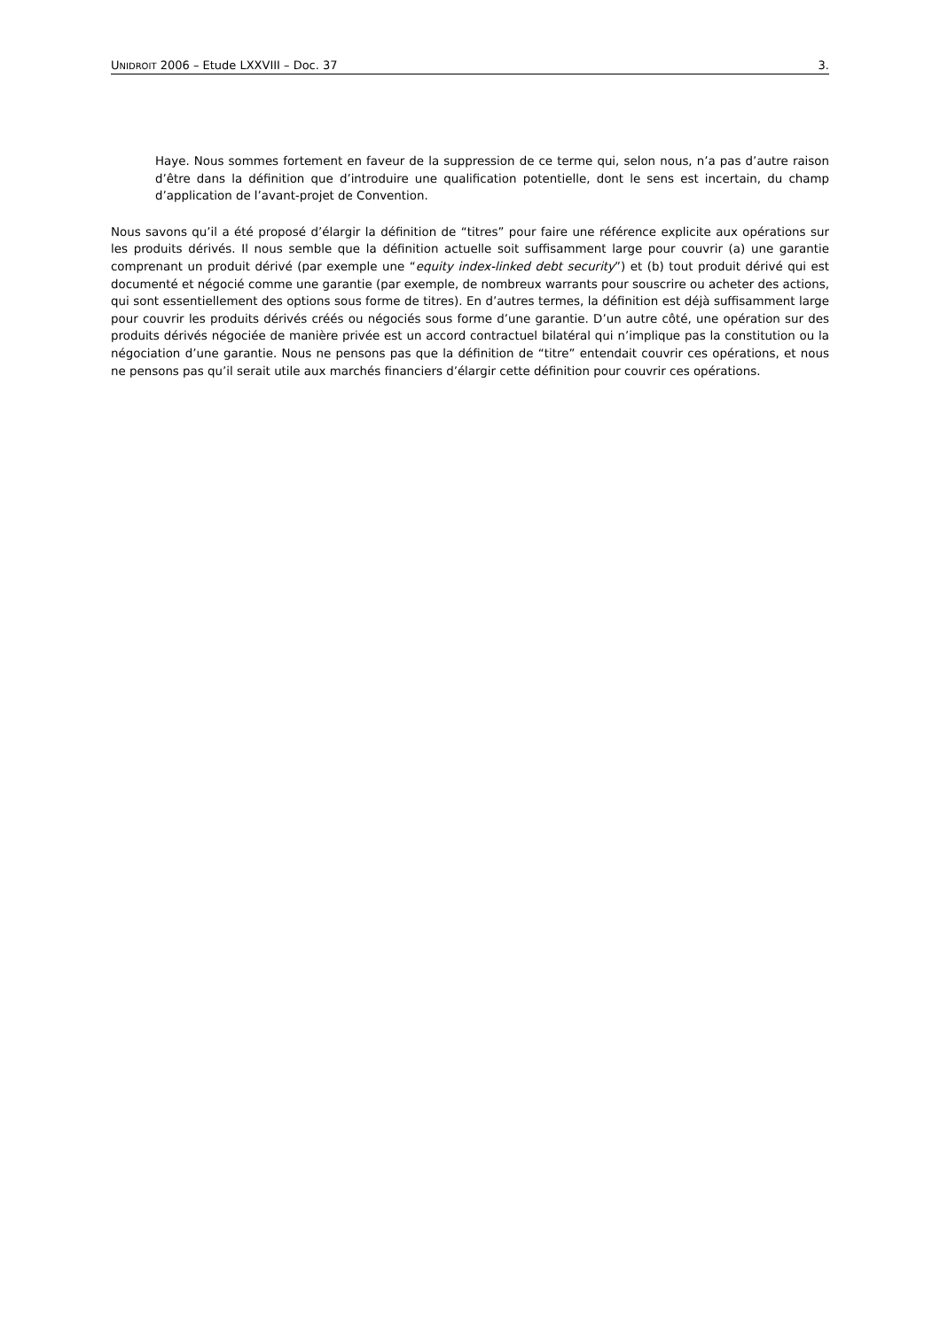UNIDROIT 2006 – Etude LXXVIII – Doc. 37 3.
Haye. Nous sommes fortement en faveur de la suppression de ce terme qui, selon nous, n’a pas d’autre raison d’être dans la définition que d’introduire une qualification potentielle, dont le sens est incertain, du champ d’application de l’avant-projet de Convention.
Nous savons qu’il a été proposé d’élargir la définition de “titres” pour faire une référence explicite aux opérations sur les produits dérivés. Il nous semble que la définition actuelle soit suffisamment large pour couvrir (a) une garantie comprenant un produit dérivé (par exemple une “equity index-linked debt security”) et (b) tout produit dérivé qui est documenté et négocié comme une garantie (par exemple, de nombreux warrants pour souscrire ou acheter des actions, qui sont essentiellement des options sous forme de titres). En d’autres termes, la définition est déjà suffisamment large pour couvrir les produits dérivés créés ou négociés sous forme d’une garantie. D’un autre côté, une opération sur des produits dérivés négociée de manière privée est un accord contractuel bilatéral qui n’implique pas la constitution ou la négociation d’une garantie. Nous ne pensons pas que la définition de “titre” entendait couvrir ces opérations, et nous ne pensons pas qu’il serait utile aux marchés financiers d’élargir cette définition pour couvrir ces opérations.